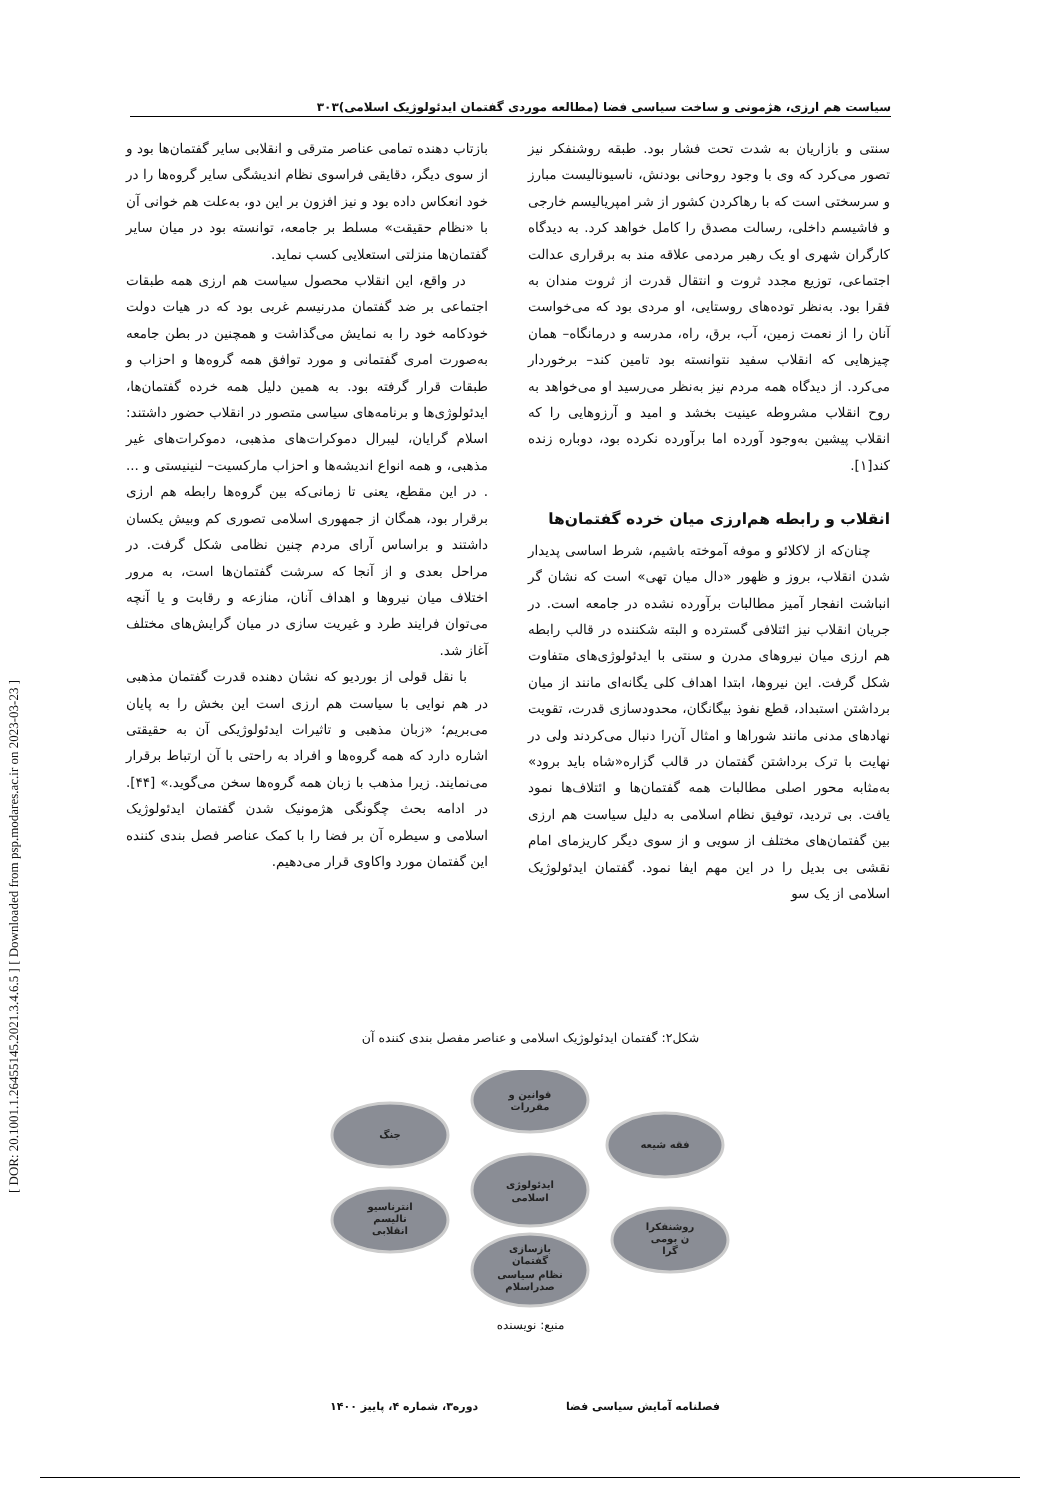[ DOR: 20.1001.1.26455145.2021.3.4.6.5 ] [ Downloaded from psp.modares.ac.ir on 2023-03-23 ]
سیاست هم ارزی، هژمونی و ساخت سیاسی فضا (مطالعه موردی گفتمان ایدئولوژیک اسلامی)۳۰۳
سنتی و بازاریان به شدت تحت فشار بود. طبقه روشنفکر نیز تصور می‌کرد که وی با وجود روحانی بودنش، ناسیونالیست مبارز و سرسختی است که با رهاکردن کشور از شر امپریالیسم خارجی و فاشیسم داخلی، رسالت مصدق را کامل خواهد کرد. به دیدگاه کارگران شهری او یک رهبر مردمی علاقه مند به برقراری عدالت اجتماعی، توزیع مجدد ثروت و انتقال قدرت از ثروت مندان به فقرا بود. به‌نظر توده‌های روستایی، او مردی بود که می‌خواست آنان را از نعمت زمین، آب، برق، راه، مدرسه و درمانگاه– همان چیزهایی که انقلاب سفید نتوانسته بود تامین کند– برخوردار می‌کرد. از دیدگاه همه مردم نیز به‌نظر می‌رسید او می‌خواهد به روح انقلاب مشروطه عینیت بخشد و امید و آرزوهایی را که انقلاب پیشین به‌وجود آورده اما برآورده نکرده بود، دوباره زنده کند[۱].
انقلاب و رابطه هم‌ارزی میان خرده گفتمان‌ها
چنان‌که از لاکلائو و موفه آموخته باشیم، شرط اساسی پدیدار شدن انقلاب، بروز و ظهور «دال میان تهی» است که نشان گر انباشت انفجار آمیز مطالبات برآورده نشده در جامعه است. در جریان انقلاب نیز ائتلافی گسترده و البته شکننده در قالب رابطه هم ارزی میان نیروهای مدرن و سنتی با ایدئولوژی‌های متفاوت شکل گرفت. این نیروها، ابتدا اهداف کلی یگانه‌ای مانند از میان برداشتن استبداد، قطع نفوذ بیگانگان، محدودسازی قدرت، تقویت نهادهای مدنی مانند شوراها و امثال آن‌را دنبال می‌کردند ولی در نهایت با ترک برداشتن گفتمان در قالب گزاره«شاه باید برود» به‌مثابه محور اصلی مطالبات همه گفتمان‌ها و ائتلاف‌ها نمود یافت. بی تردید، توفیق نظام اسلامی به دلیل سیاست هم ارزی بین گفتمان‌های مختلف از سویی و از سوی دیگر کاریزمای امام نقشی بی بدیل را در این مهم ایفا نمود. گفتمان ایدئولوژیک اسلامی از یک سو
بازتاب دهنده تمامی عناصر مترقی و انقلابی سایر گفتمان‌ها بود و از سوی دیگر، دقایقی فراسوی نظام اندیشگی سایر گروه‌ها را در خود انعکاس داده بود و نیز افزون بر این دو، به‌علت هم خوانی آن با «نظام حقیقت» مسلط بر جامعه، توانسته بود در میان سایر گفتمان‌ها منزلتی استعلایی کسب نماید.
در واقع، این انقلاب محصول سیاست هم ارزی همه طبقات اجتماعی بر ضد گفتمان مدرنیسم غربی بود که در هیات دولت خودکامه خود را به نمایش می‌گذاشت و همچنین در بطن جامعه به‌صورت امری گفتمانی و مورد توافق همه گروه‌ها و احزاب و طبقات قرار گرفته بود. به همین دلیل همه خرده گفتمان‌ها، ایدئولوژی‌ها و برنامه‌های سیاسی متصور در انقلاب حضور داشتند: اسلام گرایان، لیبرال دموکرات‌های مذهبی، دموکرات‌های غیر مذهبی، و همه انواع اندیشه‌ها و احزاب مارکسیت– لنینیستی و ... . در این مقطع، یعنی تا زمانی‌که بین گروه‌ها رابطه هم ارزی برقرار بود، همگان از جمهوری اسلامی تصوری کم وبیش یکسان داشتند و براساس آرای مردم چنین نظامی شکل گرفت. در مراحل بعدی و از آنجا که سرشت گفتمان‌ها است، به مرور اختلاف میان نیروها و اهداف آنان، منازعه و رقابت و یا آنچه می‌توان فرایند طرد و غیریت سازی در میان گرایش‌های مختلف آغاز شد.
با نقل قولی از بوردیو که نشان دهنده قدرت گفتمان مذهبی در هم نوایی با سیاست هم ارزی است این بخش را به پایان می‌بریم؛ «زبان مذهبی و تاثیرات ایدئولوژیکی آن به حقیقتی اشاره دارد که همه گروه‌ها و افراد به راحتی با آن ارتباط برقرار می‌نمایند. زیرا مذهب با زبان همه گروه‌ها سخن می‌گوید.» [۴۴]. در ادامه بحث چگونگی هژمونیک شدن گفتمان ایدئولوژیک اسلامی و سیطره آن بر فضا را با کمک عناصر فصل بندی کننده این گفتمان مورد واکاوی قرار می‌دهیم.
شکل۲: گفتمان ایدئولوژیک اسلامی و عناصر مفصل بندی کننده آن
قوانین و
مقررات
جنگ
فقه شیعه
ایدئولوژی
اسلامی
انترناسیو
نالیسم
انقلابی
روشنفکرا
ن بومی
گرا
بازسازی
گفتمان
نظام سیاسی
صدراسلام
منبع: نویسنده
فصلنامه آمایش سیاسی فضا دوره۳، شماره ۴، پاییز ۱۴۰۰